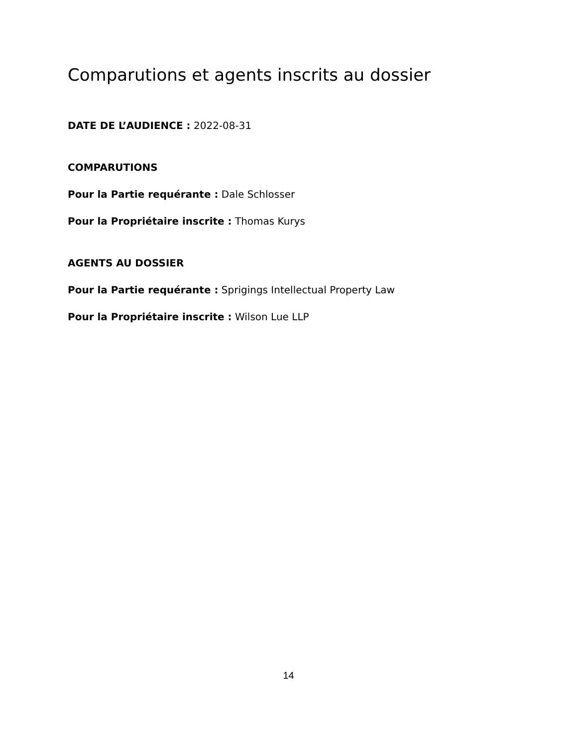Comparutions et agents inscrits au dossier
DATE DE L’AUDIENCE : 2022-08-31
COMPARUTIONS
Pour la Partie requérante : Dale Schlosser
Pour la Propriétaire inscrite : Thomas Kurys
AGENTS AU DOSSIER
Pour la Partie requérante : Sprigings Intellectual Property Law
Pour la Propriétaire inscrite : Wilson Lue LLP
14